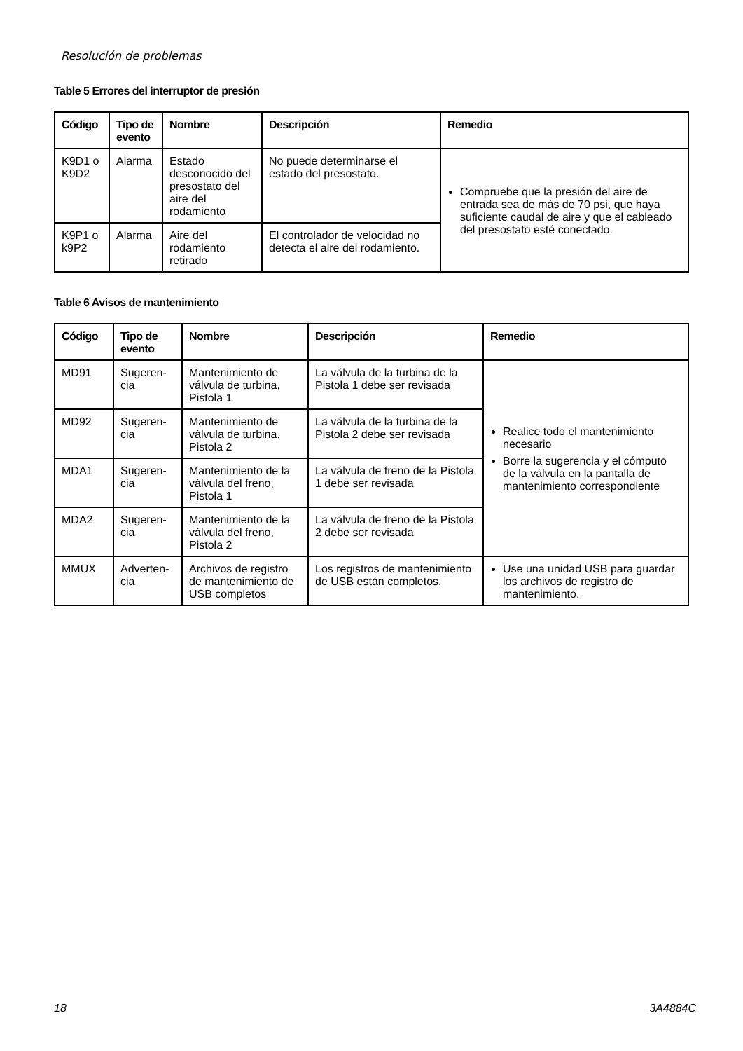Resolución de problemas
Table 5 Errores del interruptor de presión
| Código | Tipo de evento | Nombre | Descripción | Remedio |
| --- | --- | --- | --- | --- |
| K9D1 o K9D2 | Alarma | Estado desconocido del presostato del aire del rodamiento | No puede determinarse el estado del presostato. | Compruebe que la presión del aire de entrada sea de más de 70 psi, que haya suficiente caudal de aire y que el cableado del presostato esté conectado. |
| K9P1 o k9P2 | Alarma | Aire del rodamiento retirado | El controlador de velocidad no detecta el aire del rodamiento. | |
Table 6 Avisos de mantenimiento
| Código | Tipo de evento | Nombre | Descripción | Remedio |
| --- | --- | --- | --- | --- |
| MD91 | Sugeren-cia | Mantenimiento de válvula de turbina, Pistola 1 | La válvula de la turbina de la Pistola 1 debe ser revisada | Realice todo el mantenimiento necesario Borre la sugerencia y el cómputo de la válvula en la pantalla de mantenimiento correspondiente |
| MD92 | Sugeren-cia | Mantenimiento de válvula de turbina, Pistola 2 | La válvula de la turbina de la Pistola 2 debe ser revisada | |
| MDA1 | Sugeren-cia | Mantenimiento de la válvula del freno, Pistola 1 | La válvula de freno de la Pistola 1 debe ser revisada | |
| MDA2 | Sugeren-cia | Mantenimiento de la válvula del freno, Pistola 2 | La válvula de freno de la Pistola 2 debe ser revisada | |
| MMUX | Adverten-cia | Archivos de registro de mantenimiento de USB completos | Los registros de mantenimiento de USB están completos. | Use una unidad USB para guardar los archivos de registro de mantenimiento. |
18 3A4884C